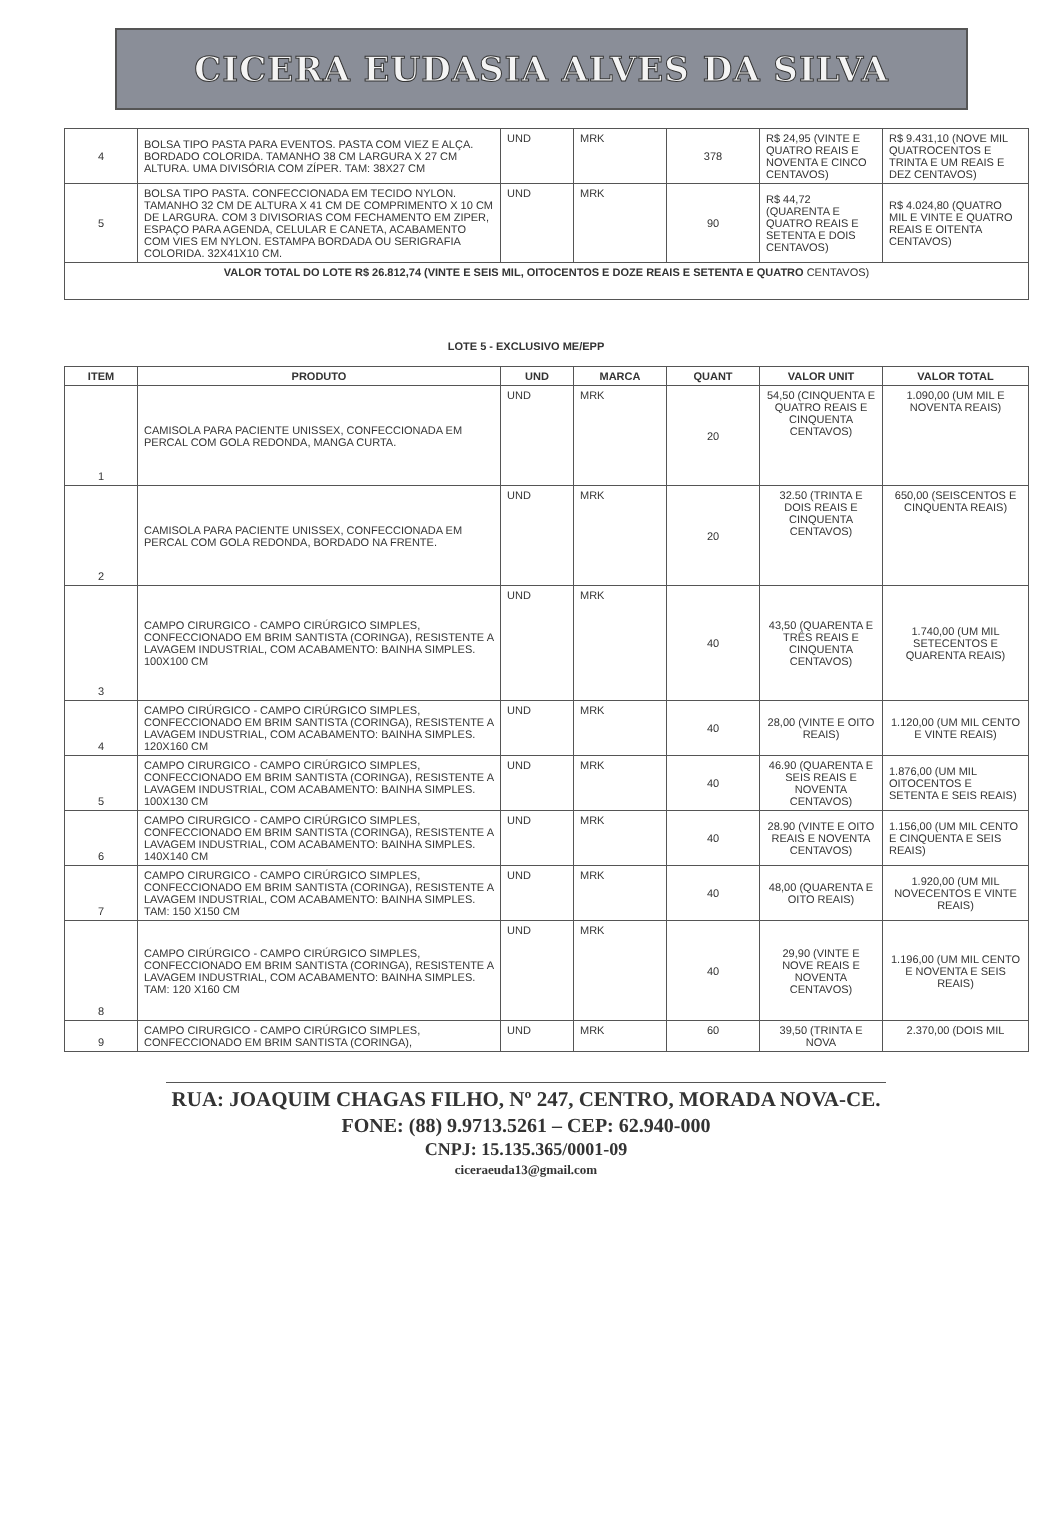CICERA EUDASIA ALVES DA SILVA
| 4 | BOLSA TIPO PASTA PARA EVENTOS. PASTA COM VIEZ E ALÇA. BORDADO COLORIDA. TAMANHO 38 CM LARGURA X 27 CM ALTURA. UMA DIVISÓRIA COM ZÍPER. TAM: 38X27 CM | UND | MRK | 378 | R$ 24,95 (VINTE E QUATRO REAIS E NOVENTA E CINCO CENTAVOS) | R$ 9.431,10 (NOVE MIL QUATROCENTOS E TRINTA E UM REAIS E DEZ CENTAVOS) |
| 5 | BOLSA TIPO PASTA. CONFECCIONADA EM TECIDO NYLON. TAMANHO 32 CM DE ALTURA X 41 CM DE COMPRIMENTO X 10 CM DE LARGURA. COM 3 DIVISORIAS COM FECHAMENTO EM ZIPER, ESPAÇO PARA AGENDA, CELULAR E CANETA, ACABAMENTO COM VIES EM NYLON. ESTAMPA BORDADA OU SERIGRAFIA COLORIDA. 32X41X10 CM. | UND | MRK | 90 | R$ 44,72 (QUARENTA E QUATRO REAIS E SETENTA E DOIS CENTAVOS) | R$ 4.024,80 (QUATRO MIL E VINTE E QUATRO REAIS E OITENTA CENTAVOS) |
| VALOR TOTAL DO LOTE R$ 26.812,74 (VINTE E SEIS MIL, OITOCENTOS E DOZE REAIS E SETENTA E QUATRO CENTAVOS) | | | | | | |
LOTE 5 - EXCLUSIVO ME/EPP
| ITEM | PRODUTO | UND | MARCA | QUANT | VALOR UNIT | VALOR TOTAL |
| --- | --- | --- | --- | --- | --- | --- |
| 1 | CAMISOLA PARA PACIENTE UNISSEX, CONFECCIONADA EM PERCAL COM GOLA REDONDA, MANGA CURTA. | UND | MRK | 20 | 54,50 (CINQUENTA E QUATRO REAIS E CINQUENTA CENTAVOS) | 1.090,00 (UM MIL E NOVENTA REAIS) |
| 2 | CAMISOLA PARA PACIENTE UNISSEX, CONFECCIONADA EM PERCAL COM GOLA REDONDA, BORDADO NA FRENTE. | UND | MRK | 20 | 32.50 (TRINTA E DOIS REAIS E CINQUENTA CENTAVOS) | 650,00 (SEISCENTOS E CINQUENTA REAIS) |
| 3 | CAMPO CIRURGICO - CAMPO CIRÚRGICO SIMPLES, CONFECCIONADO EM BRIM SANTISTA (CORINGA), RESISTENTE A LAVAGEM INDUSTRIAL, COM ACABAMENTO: BAINHA SIMPLES. 100X100 CM | UND | MRK | 40 | 43,50 (QUARENTA E TRÊS REAIS E CINQUENTA CENTAVOS) | 1.740,00 (UM MIL SETECENTOS E QUARENTA REAIS) |
| 4 | CAMPO CIRÚRGICO - CAMPO CIRÚRGICO SIMPLES, CONFECCIONADO EM BRIM SANTISTA (CORINGA), RESISTENTE A LAVAGEM INDUSTRIAL, COM ACABAMENTO: BAINHA SIMPLES. 120X160 CM | UND | MRK | 40 | 28,00 (VINTE E OITO REAIS) | 1.120,00 (UM MIL CENTO E VINTE REAIS) |
| 5 | CAMPO CIRURGICO - CAMPO CIRÚRGICO SIMPLES, CONFECCIONADO EM BRIM SANTISTA (CORINGA), RESISTENTE A LAVAGEM INDUSTRIAL, COM ACABAMENTO: BAINHA SIMPLES. 100X130 CM | UND | MRK | 40 | 46.90 (QUARENTA E SEIS REAIS E NOVENTA CENTAVOS) | 1.876,00 (UM MIL OITOCENTOS E SETENTA E SEIS REAIS) |
| 6 | CAMPO CIRURGICO - CAMPO CIRÚRGICO SIMPLES, CONFECCIONADO EM BRIM SANTISTA (CORINGA), RESISTENTE A LAVAGEM INDUSTRIAL, COM ACABAMENTO: BAINHA SIMPLES. 140X140 CM | UND | MRK | 40 | 28.90 (VINTE E OITO REAIS E NOVENTA CENTAVOS) | 1.156,00 (UM MIL CENTO E CINQUENTA E SEIS REAIS) |
| 7 | CAMPO CIRURGICO - CAMPO CIRÚRGICO SIMPLES, CONFECCIONADO EM BRIM SANTISTA (CORINGA), RESISTENTE A LAVAGEM INDUSTRIAL, COM ACABAMENTO: BAINHA SIMPLES. TAM: 150 X150 CM | UND | MRK | 40 | 48,00 (QUARENTA E OITO REAIS) | 1.920,00 (UM MIL NOVECENTOS E VINTE REAIS) |
| 8 | CAMPO CIRÚRGICO - CAMPO CIRÚRGICO SIMPLES, CONFECCIONADO EM BRIM SANTISTA (CORINGA), RESISTENTE A LAVAGEM INDUSTRIAL, COM ACABAMENTO: BAINHA SIMPLES. TAM: 120 X160 CM | UND | MRK | 40 | 29,90 (VINTE E NOVE REAIS E NOVENTA CENTAVOS) | 1.196,00 (UM MIL CENTO E NOVENTA E SEIS REAIS) |
| 9 | CAMPO CIRURGICO - CAMPO CIRÚRGICO SIMPLES, CONFECCIONADO EM BRIM SANTISTA (CORINGA), | UND | MRK | 60 | 39,50 (TRINTA E NOVA | 2.370,00 (DOIS MIL |
RUA: JOAQUIM CHAGAS FILHO, Nº 247, CENTRO, MORADA NOVA-CE.
FONE: (88) 9.9713.5261 – CEP: 62.940-000
CNPJ: 15.135.365/0001-09
ciceraeuda13@gmail.com